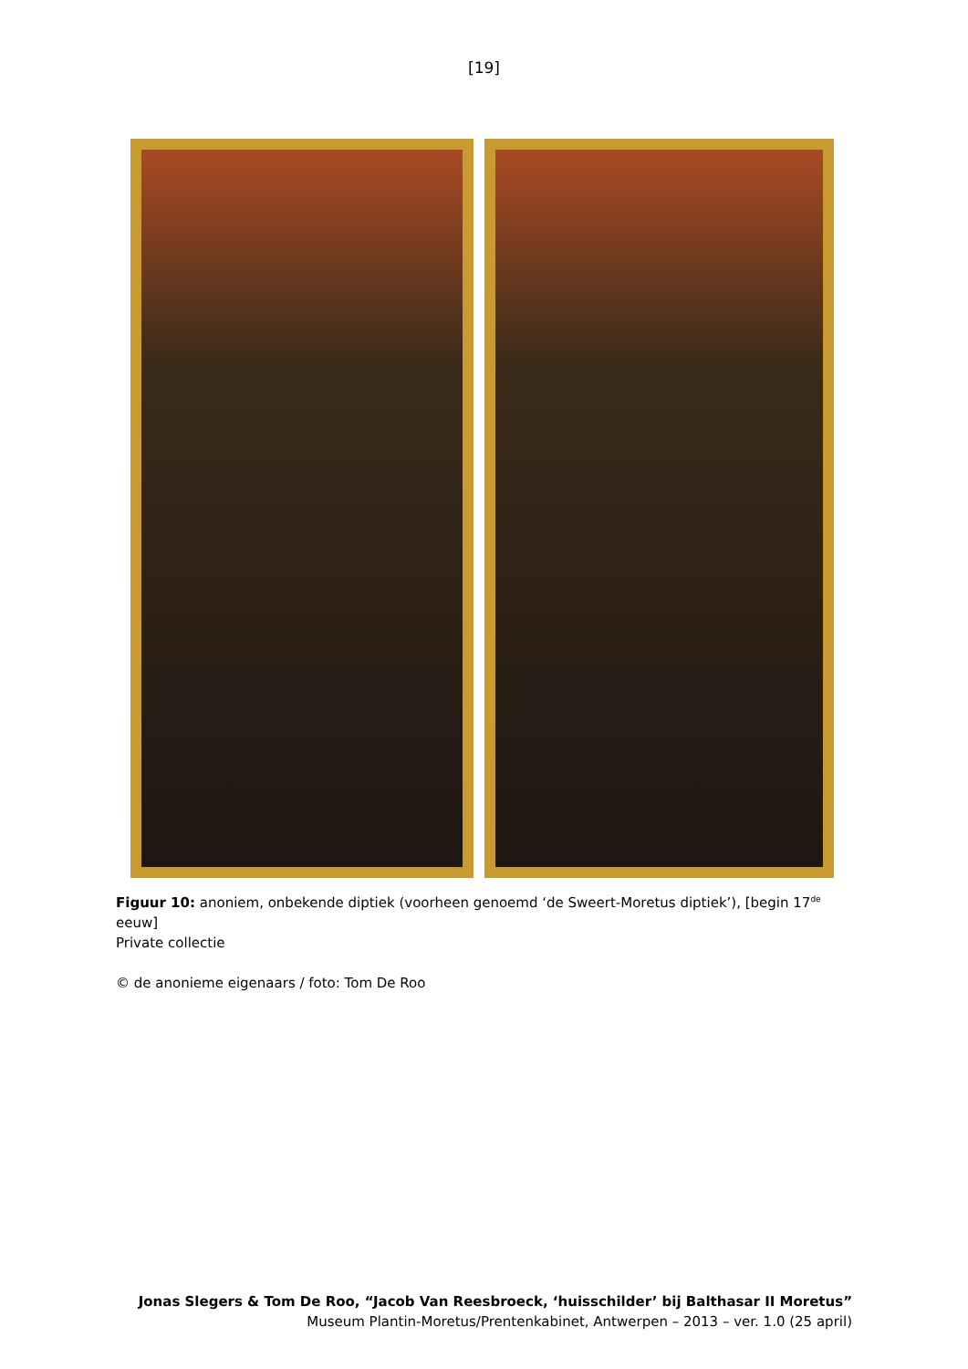[19]
Figuur 10: anoniem, onbekende diptiek (voorheen genoemd ‘de Sweert-Moretus diptiek’), [begin 17<sup>de</sup> eeuw]
Private collectie
© de anonieme eigenaars / foto: Tom De Roo
Jonas Slegers & Tom De Roo, “Jacob Van Reesbroeck, ‘huisschilder’ bij Balthasar II Moretus”
Museum Plantin-Moretus/Prentenkabinet, Antwerpen – 2013 – ver. 1.0 (25 april)